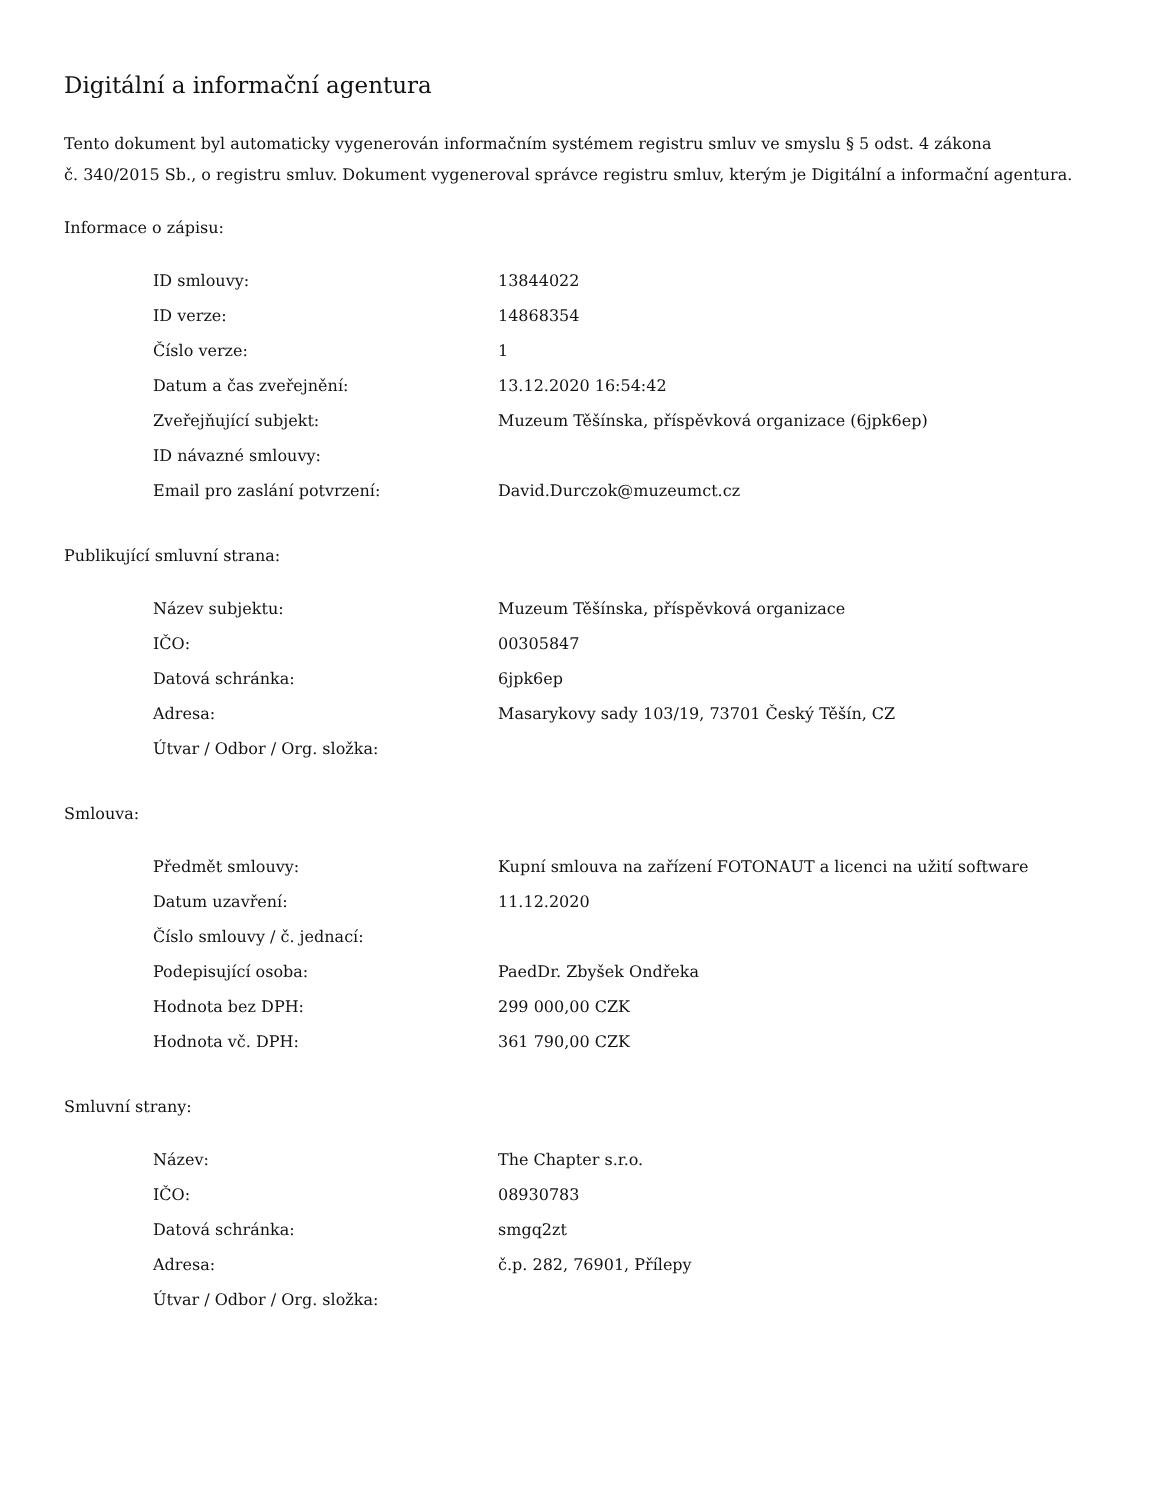Digitální a informační agentura
Tento dokument byl automaticky vygenerován informačním systémem registru smluv ve smyslu § 5 odst. 4 zákona
č. 340/2015 Sb., o registru smluv. Dokument vygeneroval správce registru smluv, kterým je Digitální a informační agentura.
Informace o zápisu:
| ID smlouvy: | 13844022 |
| ID verze: | 14868354 |
| Číslo verze: | 1 |
| Datum a čas zveřejnění: | 13.12.2020 16:54:42 |
| Zveřejňující subjekt: | Muzeum Těšínska, příspěvková organizace (6jpk6ep) |
| ID návazné smlouvy: | |
| Email pro zaslání potvrzení: | David.Durczok@muzeumct.cz |
Publikující smluvní strana:
| Název subjektu: | Muzeum Těšínska, příspěvková organizace |
| IČO: | 00305847 |
| Datová schránka: | 6jpk6ep |
| Adresa: | Masarykovy sady 103/19, 73701 Český Těšín, CZ |
| Útvar / Odbor / Org. složka: | |
Smlouva:
| Předmět smlouvy: | Kupní smlouva na zařízení FOTONAUT a licenci na užití software |
| Datum uzavření: | 11.12.2020 |
| Číslo smlouvy / č. jednací: | |
| Podepisující osoba: | PaedDr. Zbyšek Ondřeka |
| Hodnota bez DPH: | 299 000,00 CZK |
| Hodnota vč. DPH: | 361 790,00 CZK |
Smluvní strany:
| Název: | The Chapter s.r.o. |
| IČO: | 08930783 |
| Datová schránka: | smgq2zt |
| Adresa: | č.p. 282, 76901, Přílepy |
| Útvar / Odbor / Org. složka: | |